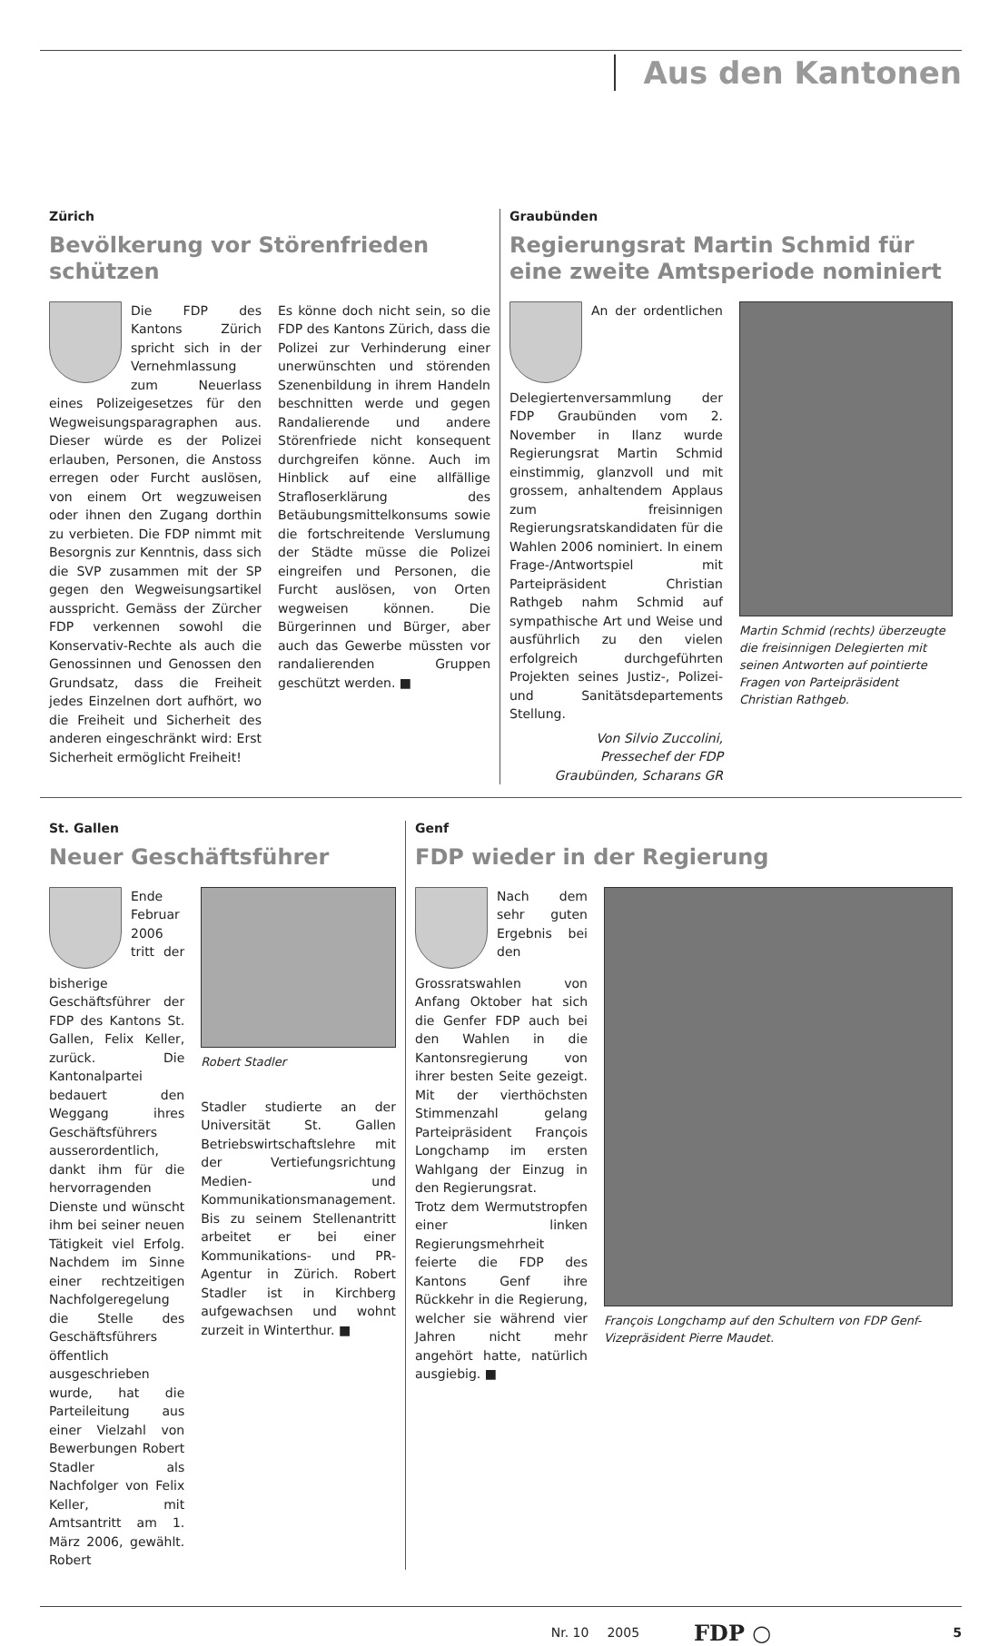Aus den Kantonen
Zürich
Bevölkerung vor Störenfrieden schützen
Die FDP des Kantons Zürich spricht sich in der Vernehmlassung zum Neuerlass eines Polizeigesetzes für den Wegweisungsparagraphen aus. Dieser würde es der Polizei erlauben, Personen, die Anstoss erregen oder Furcht auslösen, von einem Ort wegzuweisen oder ihnen den Zugang dorthin zu verbieten. Die FDP nimmt mit Besorgnis zur Kenntnis, dass sich die SVP zusammen mit der SP gegen den Wegweisungsartikel ausspricht. Gemäss der Zürcher FDP verkennen sowohl die Konservativ-Rechte als auch die Genossinnen und Genossen den Grundsatz, dass die Freiheit jedes Einzelnen dort aufhört, wo die Freiheit und Sicherheit des anderen eingeschränkt wird: Erst Sicherheit ermöglicht Freiheit!
Es könne doch nicht sein, so die FDP des Kantons Zürich, dass die Polizei zur Verhinderung einer unerwünschten und störenden Szenenbildung in ihrem Handeln beschnitten werde und gegen Randalierende und andere Störenfriede nicht konsequent durchgreifen könne. Auch im Hinblick auf eine allfällige Strafloserklärung des Betäubungsmittelkonsums sowie die fortschreitende Verslumung der Städte müsse die Polizei eingreifen und Personen, die Furcht auslösen, von Orten wegweisen können. Die Bürgerinnen und Bürger, aber auch das Gewerbe müssten vor randalierenden Gruppen geschützt werden. ■
Graubünden
Regierungsrat Martin Schmid für eine zweite Amtsperiode nominiert
An der ordentlichen Delegiertenversammlung der FDP Graubünden vom 2. November in Ilanz wurde Regierungsrat Martin Schmid einstimmig, glanzvoll und mit grossem, anhaltendem Applaus zum freisinnigen Regierungsratskandidaten für die Wahlen 2006 nominiert. In einem Frage-/Antwortspiel mit Parteipräsident Christian Rathgeb nahm Schmid auf sympathische Art und Weise und ausführlich zu den vielen erfolgreich durchgeführten Projekten seines Justiz-, Polizei- und Sanitätsdepartements Stellung.
Von Silvio Zuccolini,
Pressechef der FDP
Graubünden, Scharans GR
Martin Schmid (rechts) überzeugte die freisinnigen Delegierten mit seinen Antworten auf pointierte Fragen von Parteipräsident Christian Rathgeb.
St. Gallen
Neuer Geschäftsführer
Ende Februar 2006 tritt der bisherige Geschäftsführer der FDP des Kantons St. Gallen, Felix Keller, zurück. Die Kantonalpartei bedauert den Weggang ihres Geschäftsführers ausserordentlich, dankt ihm für die hervorragenden Dienste und wünscht ihm bei seiner neuen Tätigkeit viel Erfolg. Nachdem im Sinne einer rechtzeitigen Nachfolgeregelung die Stelle des Geschäftsführers öffentlich ausgeschrieben wurde, hat die Parteileitung aus einer Vielzahl von Bewerbungen Robert Stadler als Nachfolger von Felix Keller, mit Amtsantritt am 1. März 2006, gewählt. Robert
Robert Stadler
Stadler studierte an der Universität St. Gallen Betriebswirtschaftslehre mit der Vertiefungsrichtung Medien- und Kommunikationsmanagement. Bis zu seinem Stellenantritt arbeitet er bei einer Kommunikations- und PR-Agentur in Zürich. Robert Stadler ist in Kirchberg aufgewachsen und wohnt zurzeit in Winterthur. ■
Genf
FDP wieder in der Regierung
Nach dem sehr guten Ergebnis bei den Grossratswahlen von Anfang Oktober hat sich die Genfer FDP auch bei den Wahlen in die Kantonsregierung von ihrer besten Seite gezeigt. Mit der vierthöchsten Stimmenzahl gelang Parteipräsident François Longchamp im ersten Wahlgang der Einzug in den Regierungsrat.
Trotz dem Wermutstropfen einer linken Regierungsmehrheit feierte die FDP des Kantons Genf ihre Rückkehr in die Regierung, welcher sie während vier Jahren nicht mehr angehört hatte, natürlich ausgiebig. ■
François Longchamp auf den Schultern von FDP Genf-Vizepräsident Pierre Maudet.
Nr. 10 2005 FDP ○ 5